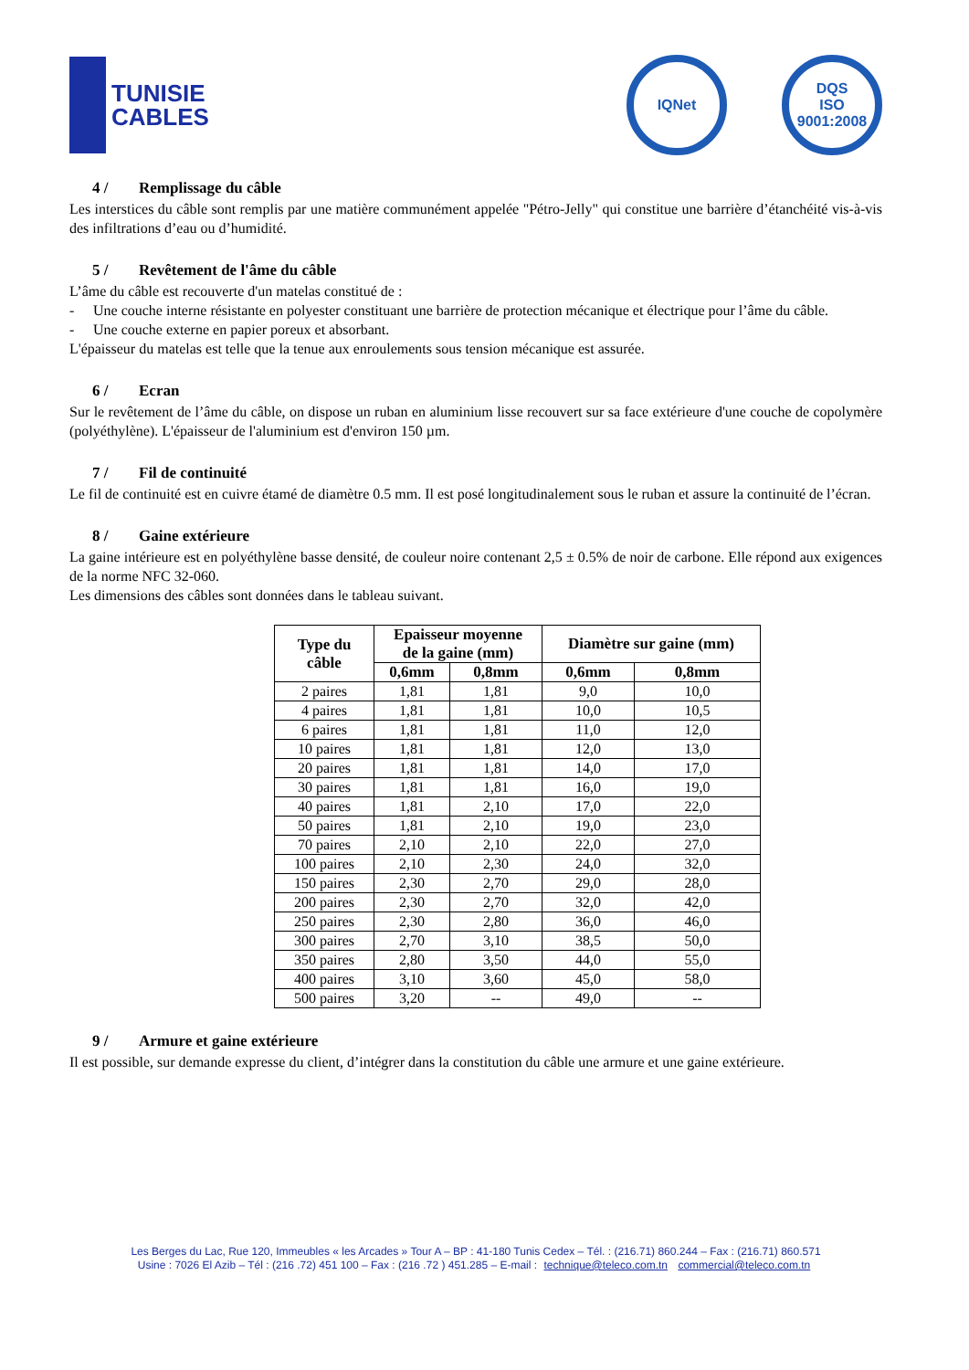TUNISIE
CABLES
IQNet DQS
ISO 9001:2008
4 / Remplissage du câble
Les interstices du câble sont remplis par une matière communément appelée "Pétro-Jelly" qui constitue une barrière d’étanchéité vis-à-vis des infiltrations d’eau ou d’humidité.
5 / Revêtement de l'âme du câble
L’âme du câble est recouverte d'un matelas constitué de :
-
Une couche interne résistante en polyester constituant une barrière de protection mécanique et électrique pour l’âme du câble.
-
Une couche externe en papier poreux et absorbant.
L'épaisseur du matelas est telle que la tenue aux enroulements sous tension mécanique est assurée.
6 / Ecran
Sur le revêtement de l’âme du câble, on dispose un ruban en aluminium lisse recouvert sur sa face extérieure d'une couche de copolymère (polyéthylène). L'épaisseur de l'aluminium est d'environ 150 µm.
7 / Fil de continuité
Le fil de continuité est en cuivre étamé de diamètre 0.5 mm. Il est posé longitudinalement sous le ruban et assure la continuité de l’écran.
8 / Gaine extérieure
La gaine intérieure est en polyéthylène basse densité, de couleur noire contenant 2,5 ± 0.5% de noir de carbone. Elle répond aux exigences de la norme NFC 32-060.
Les dimensions des câbles sont données dans le tableau suivant.
| Type du câble | Epaisseur moyenne de la gaine (mm) | | Diamètre sur gaine (mm) | |
| --- | --- | --- | --- | --- |
| | 0,6mm | 0,8mm | 0,6mm | 0,8mm |
| 2 paires | 1,81 | 1,81 | 9,0 | 10,0 |
| 4 paires | 1,81 | 1,81 | 10,0 | 10,5 |
| 6 paires | 1,81 | 1,81 | 11,0 | 12,0 |
| 10 paires | 1,81 | 1,81 | 12,0 | 13,0 |
| 20 paires | 1,81 | 1,81 | 14,0 | 17,0 |
| 30 paires | 1,81 | 1,81 | 16,0 | 19,0 |
| 40 paires | 1,81 | 2,10 | 17,0 | 22,0 |
| 50 paires | 1,81 | 2,10 | 19,0 | 23,0 |
| 70 paires | 2,10 | 2,10 | 22,0 | 27,0 |
| 100 paires | 2,10 | 2,30 | 24,0 | 32,0 |
| 150 paires | 2,30 | 2,70 | 29,0 | 28,0 |
| 200 paires | 2,30 | 2,70 | 32,0 | 42,0 |
| 250 paires | 2,30 | 2,80 | 36,0 | 46,0 |
| 300 paires | 2,70 | 3,10 | 38,5 | 50,0 |
| 350 paires | 2,80 | 3,50 | 44,0 | 55,0 |
| 400 paires | 3,10 | 3,60 | 45,0 | 58,0 |
| 500 paires | 3,20 | -- | 49,0 | -- |
9 / Armure et gaine extérieure
Il est possible, sur demande expresse du client, d’intégrer dans la constitution du câble une armure et une gaine extérieure.
Les Berges du Lac, Rue 120, Immeubles « les Arcades » Tour A – BP : 41-180 Tunis Cedex – Tél. : (216.71) 860.244 – Fax : (216.71) 860.571
Usine : 7026 El Azib – Tél : (216 .72) 451 100 – Fax : (216 .72 ) 451.285 – E-mail : technique@teleco.com.tn commercial@teleco.com.tn